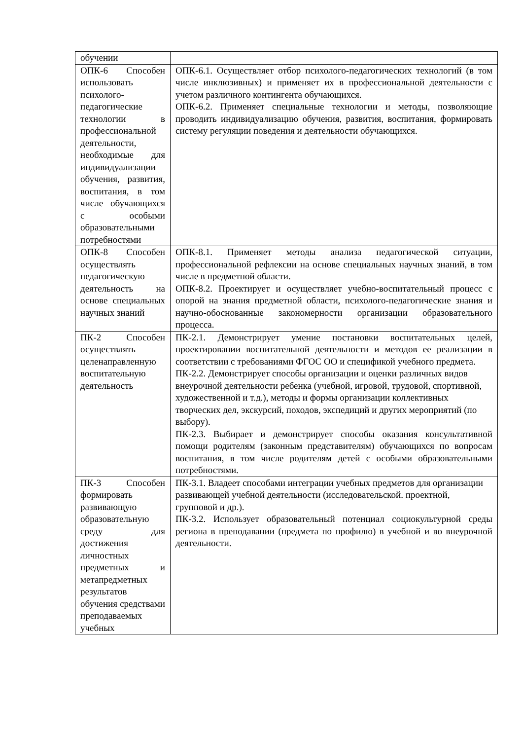| обучении | |
| ОПК-6 Способен использовать психолого-педагогические технологии в профессиональной деятельности, необходимые для индивидуализации обучения, развития, воспитания, в том числе обучающихся с особыми образовательными потребностями | ОПК-6.1. Осуществляет отбор психолого-педагогических технологий (в том числе инклюзивных) и применяет их в профессиональной деятельности с учетом различного контингента обучающихся. ОПК-6.2. Применяет специальные технологии и методы, позволяющие проводить индивидуализацию обучения, развития, воспитания, формировать систему регуляции поведения и деятельности обучающихся. |
| ОПК-8 Способен осуществлять педагогическую деятельность на основе специальных научных знаний | ОПК-8.1. Применяет методы анализа педагогической ситуации, профессиональной рефлексии на основе специальных научных знаний, в том числе в предметной области. ОПК-8.2. Проектирует и осуществляет учебно-воспитательный процесс с опорой на знания предметной области, психолого-педагогические знания и научно-обоснованные закономерности организации образовательного процесса. |
| ПК-2 Способен осуществлять целенаправленную воспитательную деятельность | ПК-2.1. Демонстрирует умение постановки воспитательных целей, проектировании воспитательной деятельности и методов ее реализации в соответствии с требованиями ФГОС ОО и спецификой учебного предмета. ПК-2.2. Демонстрирует способы организации и оценки различных видов внеурочной деятельности ребенка (учебной, игровой, трудовой, спортивной, художественной и т.д.), методы и формы организации коллективных творческих дел, экскурсий, походов, экспедиций и других мероприятий (по выбору). ПК-2.3. Выбирает и демонстрирует способы оказания консультативной помощи родителям (законным представителям) обучающихся по вопросам воспитания, в том числе родителям детей с особыми образовательными потребностями. |
| ПК-3 Способен формировать развивающую образовательную среду для достижения личностных предметных и метапредметных результатов обучения средствами преподаваемых учебных | ПК-3.1. Владеет способами интеграции учебных предметов для организации развивающей учебной деятельности (исследовательской. проектной, групповой и др.). ПК-3.2. Использует образовательный потенциал социокультурной среды региона в преподавании (предмета по профилю) в учебной и во внеурочной деятельности. |